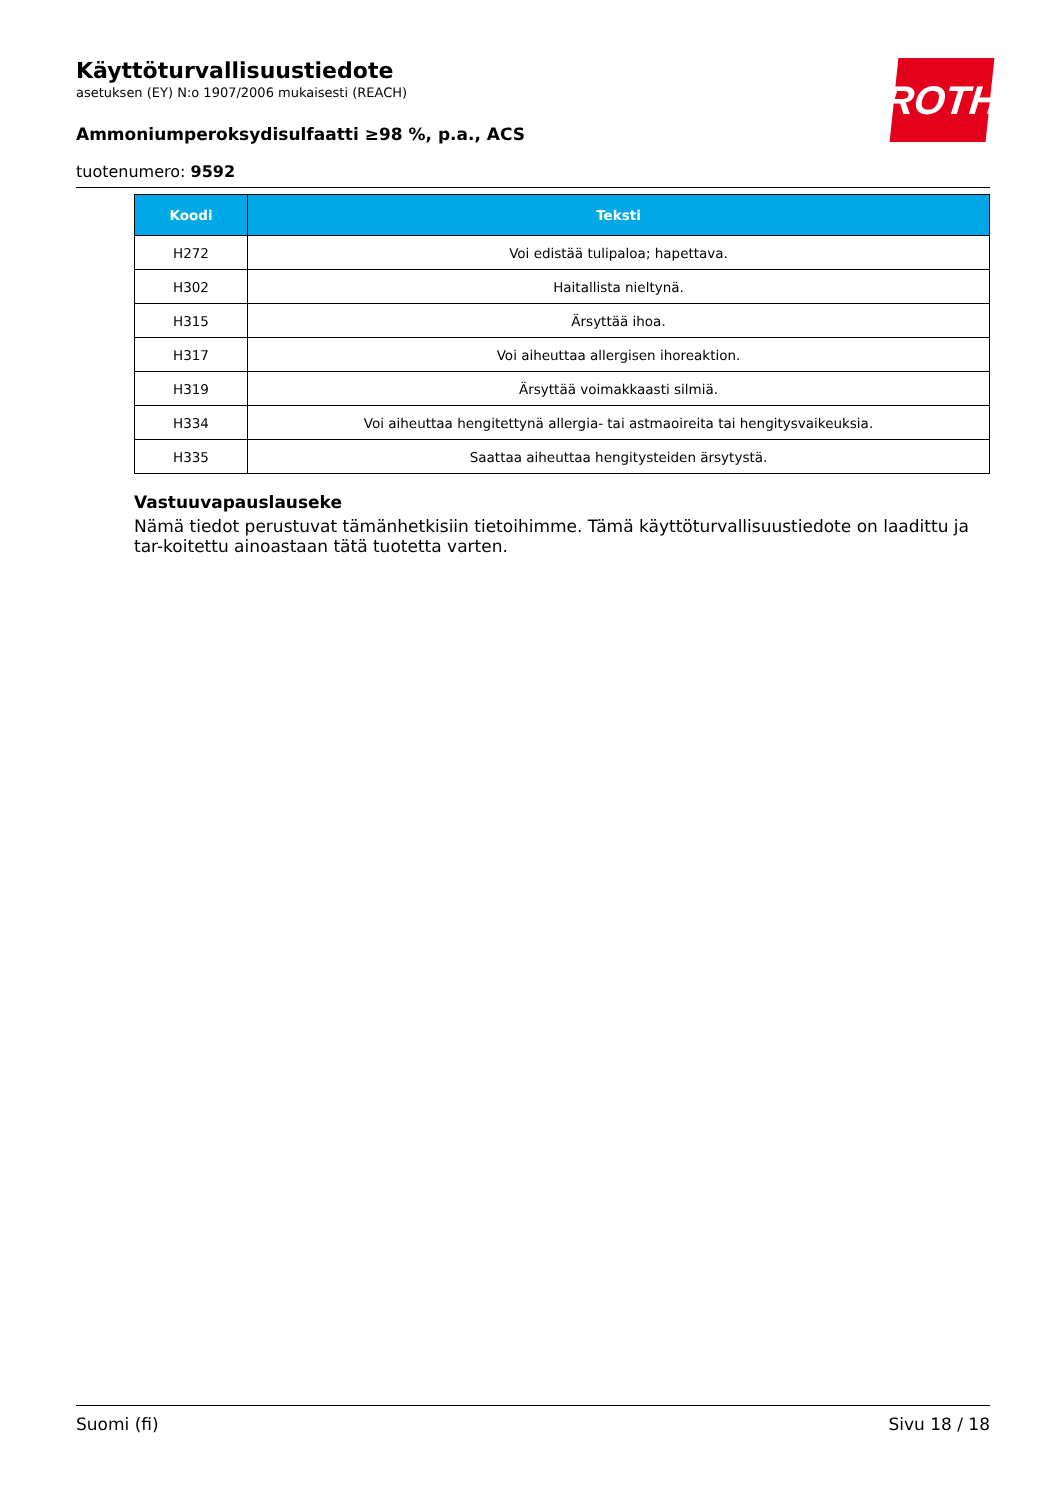ROTH
Käyttöturvallisuustiedote
asetuksen (EY) N:o 1907/2006 mukaisesti (REACH)
Ammoniumperoksydisulfaatti ≥98 %, p.a., ACS
tuotenumero: 9592
| Koodi | Teksti |
| --- | --- |
| H272 | Voi edistää tulipaloa; hapettava. |
| H302 | Haitallista nieltynä. |
| H315 | Ärsyttää ihoa. |
| H317 | Voi aiheuttaa allergisen ihoreaktion. |
| H319 | Ärsyttää voimakkaasti silmiä. |
| H334 | Voi aiheuttaa hengitettynä allergia- tai astmaoireita tai hengitysvaikeuksia. |
| H335 | Saattaa aiheuttaa hengitysteiden ärsytystä. |
Vastuuvapauslauseke
Nämä tiedot perustuvat tämänhetkisiin tietoihimme. Tämä käyttöturvallisuustiedote on laadittu ja tar-koitettu ainoastaan tätä tuotetta varten.
Suomi (fi) Sivu 18 / 18